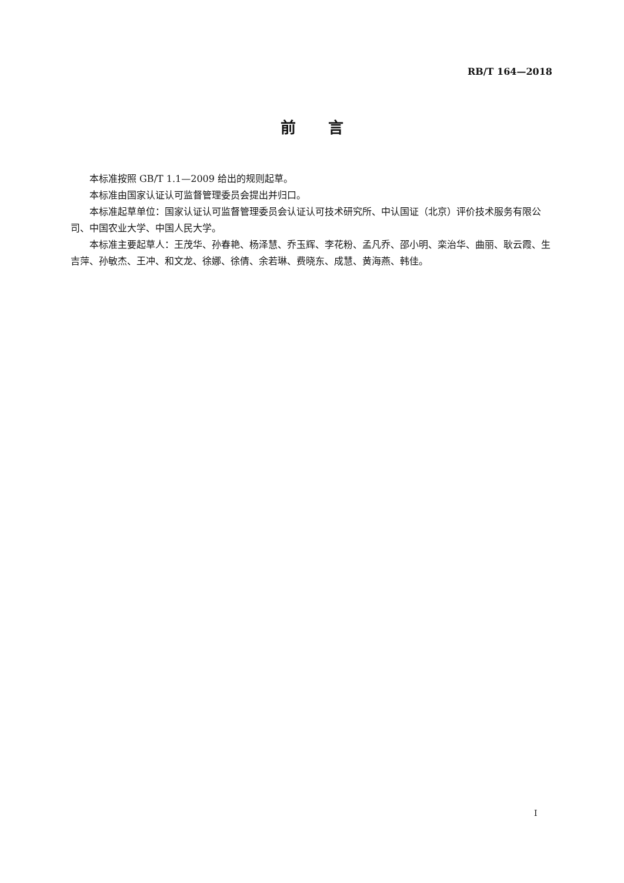RB/T 164—2018
前 言
本标准按照 GB/T 1.1—2009 给出的规则起草。
本标准由国家认证认可监督管理委员会提出并归口。
本标准起草单位：国家认证认可监督管理委员会认证认可技术研究所、中认国证（北京）评价技术服务有限公司、中国农业大学、中国人民大学。
本标准主要起草人：王茂华、孙春艳、杨泽慧、乔玉辉、李花粉、孟凡乔、邵小明、栾治华、曲丽、耿云霞、生吉萍、孙敏杰、王冲、和文龙、徐娜、徐倩、余若琳、费晓东、成慧、黄海燕、韩佳。
I